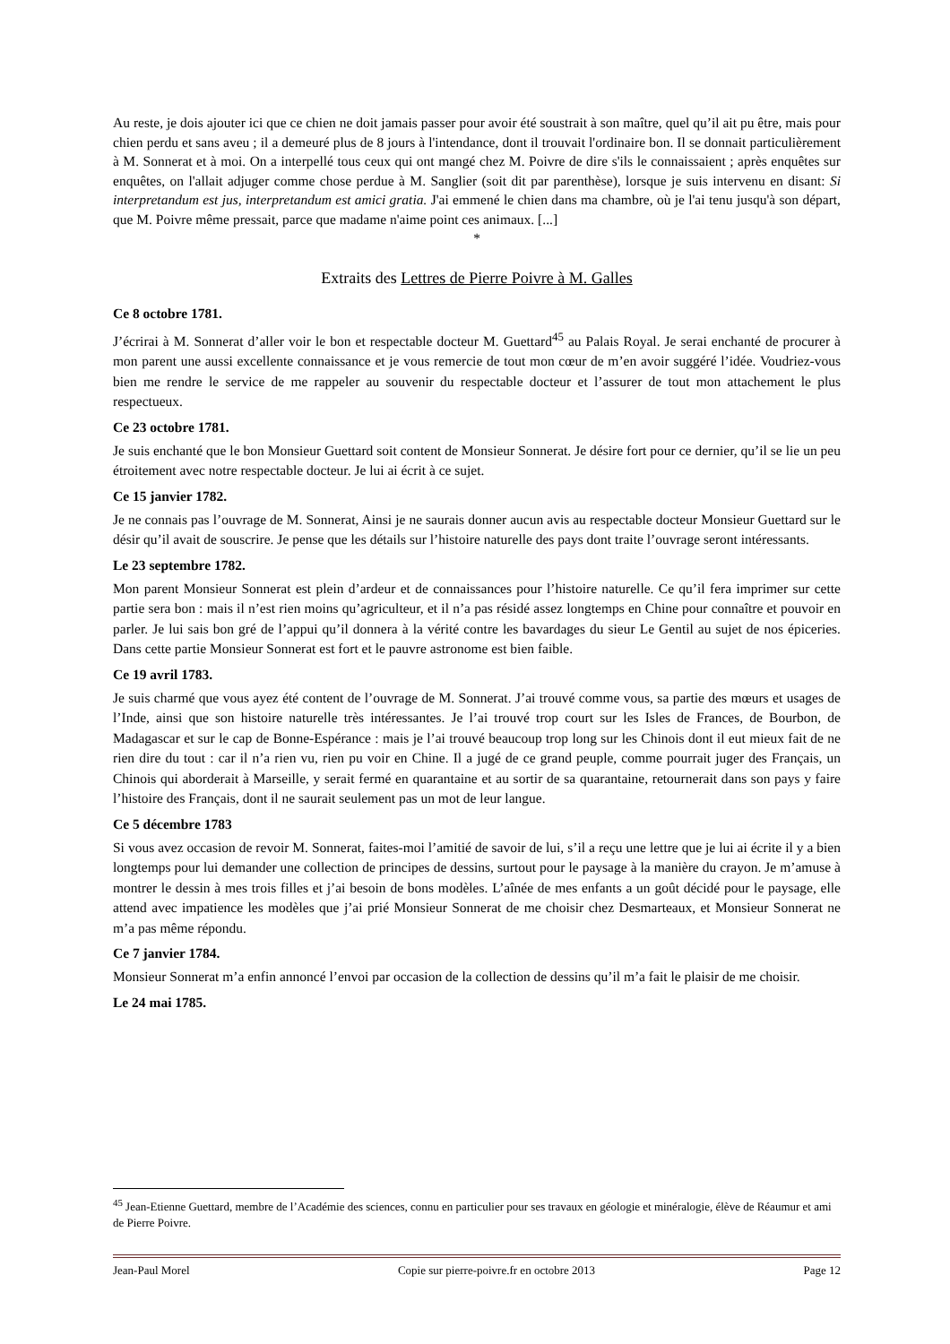Au reste, je dois ajouter ici que ce chien ne doit jamais passer pour avoir été soustrait à son maître, quel qu’il ait pu être, mais pour chien perdu et sans aveu ; il a demeuré plus de 8 jours à l'intendance, dont il trouvait l'ordinaire bon. Il se donnait particulièrement à M. Sonnerat et à moi. On a interpellé tous ceux qui ont mangé chez M. Poivre de dire s'ils le connaissaient ; après enquêtes sur enquêtes, on l'allait adjuger comme chose perdue à M. Sanglier (soit dit par parenthèse), lorsque je suis intervenu en disant: Si interpretandum est jus, interpretandum est amici gratia. J'ai emmené le chien dans ma chambre, où je l'ai tenu jusqu'à son départ, que M. Poivre même pressait, parce que madame n'aime point ces animaux. [...]
*
Extraits des Lettres de Pierre Poivre à M. Galles
Ce 8 octobre 1781.
J’écrirai à M. Sonnerat d’aller voir le bon et respectable docteur M. Guettard<sup>45</sup> au Palais Royal. Je serai enchanté de procurer à mon parent une aussi excellente connaissance et je vous remercie de tout mon cœur de m’en avoir suggéré l’idée. Voudriez-vous bien me rendre le service de me rappeler au souvenir du respectable docteur et l’assurer de tout mon attachement le plus respectueux.
Ce 23 octobre 1781.
Je suis enchanté que le bon Monsieur Guettard soit content de Monsieur Sonnerat. Je désire fort pour ce dernier, qu’il se lie un peu étroitement avec notre respectable docteur. Je lui ai écrit à ce sujet.
Ce 15 janvier 1782.
Je ne connais pas l’ouvrage de M. Sonnerat, Ainsi je ne saurais donner aucun avis au respectable docteur Monsieur Guettard sur le désir qu’il avait de souscrire. Je pense que les détails sur l’histoire naturelle des pays dont traite l’ouvrage seront intéressants.
Le 23 septembre 1782.
Mon parent Monsieur Sonnerat est plein d’ardeur et de connaissances pour l’histoire naturelle. Ce qu’il fera imprimer sur cette partie sera bon : mais il n’est rien moins qu’agriculteur, et il n’a pas résidé assez longtemps en Chine pour connaître et pouvoir en parler. Je lui sais bon gré de l’appui qu’il donnera à la vérité contre les bavardages du sieur Le Gentil au sujet de nos épiceries. Dans cette partie Monsieur Sonnerat est fort et le pauvre astronome est bien faible.
Ce 19 avril 1783.
Je suis charmé que vous ayez été content de l’ouvrage de M. Sonnerat. J’ai trouvé comme vous, sa partie des mœurs et usages de l’Inde, ainsi que son histoire naturelle très intéressantes. Je l’ai trouvé trop court sur les Isles de Frances, de Bourbon, de Madagascar et sur le cap de Bonne-Espérance : mais je l’ai trouvé beaucoup trop long sur les Chinois dont il eut mieux fait de ne rien dire du tout : car il n’a rien vu, rien pu voir en Chine. Il a jugé de ce grand peuple, comme pourrait juger des Français, un Chinois qui aborderait à Marseille, y serait fermé en quarantaine et au sortir de sa quarantaine, retournerait dans son pays y faire l’histoire des Français, dont il ne saurait seulement pas un mot de leur langue.
Ce 5 décembre 1783
Si vous avez occasion de revoir M. Sonnerat, faites-moi l’amitié de savoir de lui, s’il a reçu une lettre que je lui ai écrite il y a bien longtemps pour lui demander une collection de principes de dessins, surtout pour le paysage à la manière du crayon. Je m’amuse à montrer le dessin à mes trois filles et j’ai besoin de bons modèles. L’aînée de mes enfants a un goût décidé pour le paysage, elle attend avec impatience les modèles que j’ai prié Monsieur Sonnerat de me choisir chez Desmarteaux, et Monsieur Sonnerat ne m’a pas même répondu.
Ce 7 janvier 1784.
Monsieur Sonnerat m’a enfin annoncé l’envoi par occasion de la collection de dessins qu’il m’a fait le plaisir de me choisir.
Le 24 mai 1785.
<sup>45</sup> Jean-Etienne Guettard, membre de l’Académie des sciences, connu en particulier pour ses travaux en géologie et minéralogie, élève de Réaumur et ami de Pierre Poivre.
Jean-Paul Morel Copie sur pierre-poivre.fr en octobre 2013 Page 12